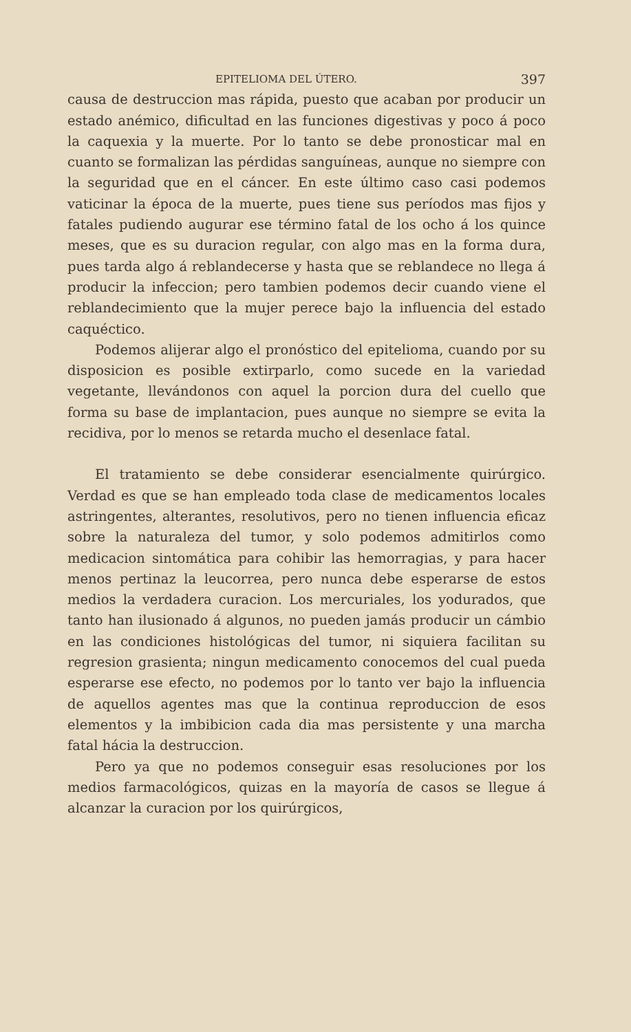EPITELIOMA DEL ÚTERO. 397
causa de destruccion mas rápida, puesto que acaban por producir un estado anémico, dificultad en las funciones digestivas y poco á poco la caquexia y la muerte. Por lo tanto se debe pronosticar mal en cuanto se formalizan las pérdidas sanguíneas, aunque no siempre con la seguridad que en el cáncer. En este último caso casi podemos vaticinar la época de la muerte, pues tiene sus períodos mas fijos y fatales pudiendo augurar ese término fatal de los ocho á los quince meses, que es su duracion regular, con algo mas en la forma dura, pues tarda algo á reblandecerse y hasta que se reblandece no llega á producir la infeccion; pero tambien podemos decir cuando viene el reblandecimiento que la mujer perece bajo la influencia del estado caquéctico.
Podemos alijerar algo el pronóstico del epitelioma, cuando por su disposicion es posible extirparlo, como sucede en la variedad vegetante, llevándonos con aquel la porcion dura del cuello que forma su base de implantacion, pues aunque no siempre se evita la recidiva, por lo menos se retarda mucho el desenlace fatal.
El tratamiento se debe considerar esencialmente quirúrgico. Verdad es que se han empleado toda clase de medicamentos locales astringentes, alterantes, resolutivos, pero no tienen influencia eficaz sobre la naturaleza del tumor, y solo podemos admitirlos como medicacion sintomática para cohibir las hemorragias, y para hacer menos pertinaz la leucorrea, pero nunca debe esperarse de estos medios la verdadera curacion. Los mercuriales, los yodurados, que tanto han ilusionado á algunos, no pueden jamás producir un cámbio en las condiciones histológicas del tumor, ni siquiera facilitan su regresion grasienta; ningun medicamento conocemos del cual pueda esperarse ese efecto, no podemos por lo tanto ver bajo la influencia de aquellos agentes mas que la continua reproduccion de esos elementos y la imbibicion cada dia mas persistente y una marcha fatal hácia la destruccion.
Pero ya que no podemos conseguir esas resoluciones por los medios farmacológicos, quizas en la mayoría de casos se llegue á alcanzar la curacion por los quirúrgicos,